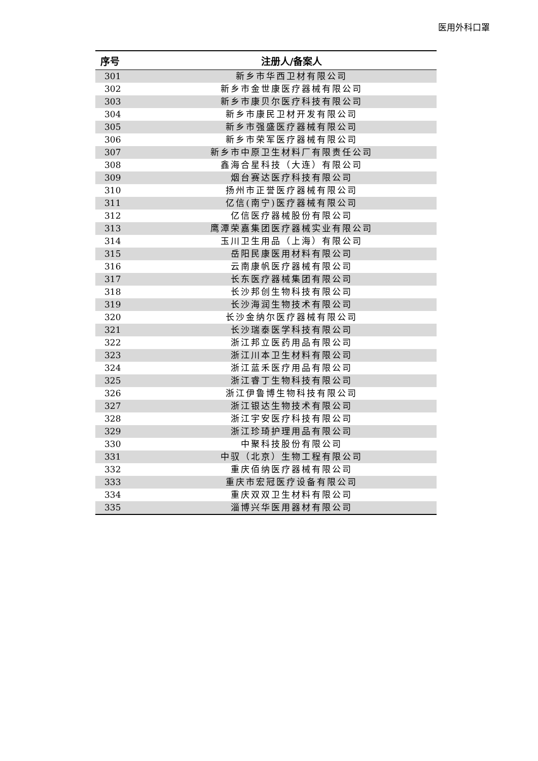医用外科口罩
| 序号 | 注册人/备案人 |
| --- | --- |
| 301 | 新乡市华西卫材有限公司 |
| 302 | 新乡市金世康医疗器械有限公司 |
| 303 | 新乡市康贝尔医疗科技有限公司 |
| 304 | 新乡市康民卫材开发有限公司 |
| 305 | 新乡市强盛医疗器械有限公司 |
| 306 | 新乡市荣军医疗器械有限公司 |
| 307 | 新乡市中原卫生材料厂有限责任公司 |
| 308 | 鑫海合星科技（大连）有限公司 |
| 309 | 烟台赛达医疗科技有限公司 |
| 310 | 扬州市正誉医疗器械有限公司 |
| 311 | 亿信(南宁)医疗器械有限公司 |
| 312 | 亿信医疗器械股份有限公司 |
| 313 | 鹰潭荣嘉集团医疗器械实业有限公司 |
| 314 | 玉川卫生用品（上海）有限公司 |
| 315 | 岳阳民康医用材料有限公司 |
| 316 | 云南康帆医疗器械有限公司 |
| 317 | 长东医疗器械集团有限公司 |
| 318 | 长沙邦创生物科技有限公司 |
| 319 | 长沙海润生物技术有限公司 |
| 320 | 长沙金纳尔医疗器械有限公司 |
| 321 | 长沙瑞泰医学科技有限公司 |
| 322 | 浙江邦立医药用品有限公司 |
| 323 | 浙江川本卫生材料有限公司 |
| 324 | 浙江蓝禾医疗用品有限公司 |
| 325 | 浙江睿丁生物科技有限公司 |
| 326 | 浙江伊鲁博生物科技有限公司 |
| 327 | 浙江银达生物技术有限公司 |
| 328 | 浙江宇安医疗科技有限公司 |
| 329 | 浙江珍琦护理用品有限公司 |
| 330 | 中聚科技股份有限公司 |
| 331 | 中驭（北京）生物工程有限公司 |
| 332 | 重庆佰纳医疗器械有限公司 |
| 333 | 重庆市宏冠医疗设备有限公司 |
| 334 | 重庆双双卫生材料有限公司 |
| 335 | 淄博兴华医用器材有限公司 |